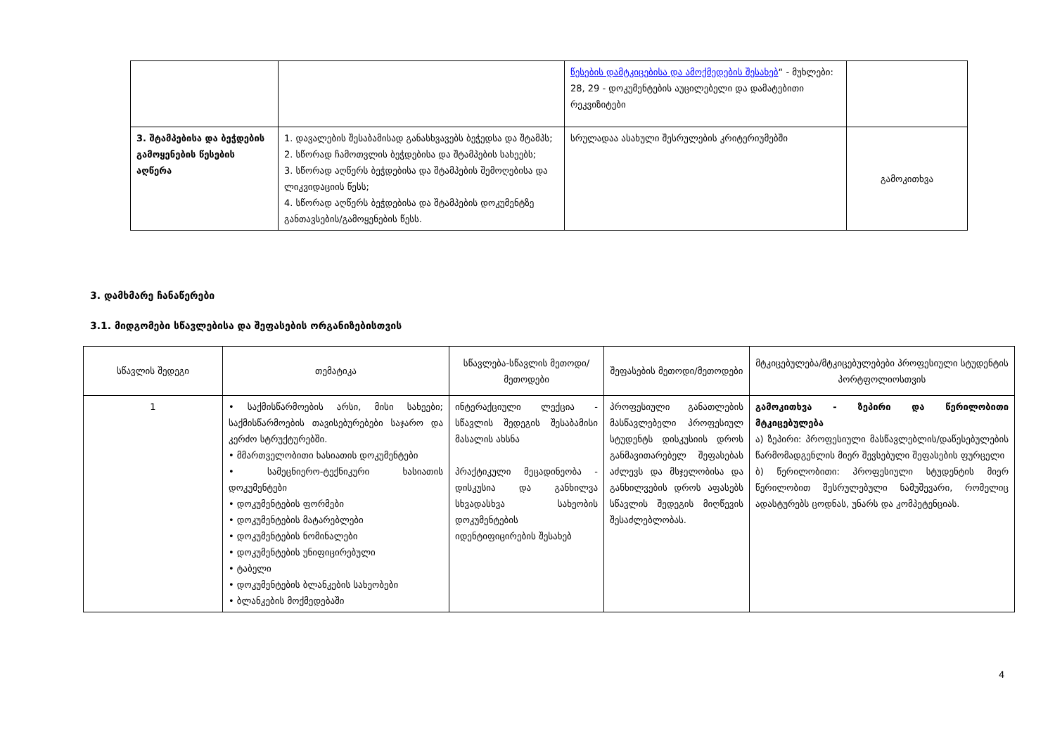| | | წესების დამტკიცებისა და ამოქმედების შესახებ “ - მუხლები: 28, 29 - დოკუმენტების აუცილებელი და დამატებითი რეკვიზიტები | |
| 3. შტამპებისა და ბეჭდების გამოყენების წესების აღწერა | 1. დავალების შესაბამისად განასხვავებს ბეჭედსა და შტამპს; 2. სწორად ჩამოთვლის ბეჭდებისა და შტამპების სახეებს; 3. სწორად აღწერს ბეჭდებისა და შტამპების შემოღებისა და ლიკვიდაციის წესს; 4. სწორად აღწერს ბეჭდებისა და შტამპების დოკუმენტზე განთავსების/გამოყენების წესს. | სრულადაა ასახული შესრულების კრიტერიუმებში | გამოკითხვა |
3. დამხმარე ჩანაწერები
3.1. მიდგომები სწავლებისა და შეფასების ორგანიზებისთვის
| სწავლის შედეგი | თემატიკა | სწავლება-სწავლის მეთოდი/მეთოდები | შეფასების მეთოდი/მეთოდები | მტკიცებულება/მტკიცებულებები პროფესიული სტუდენტის პორტფოლიოსთვის |
| --- | --- | --- | --- | --- |
| 1 | • საქმისწარმოების არსი, მისი სახეები; საქმისწარმოების თავისებურებები საჯარო და კერძო სტრუქტურებში. • მმართველობითი ხასიათის დოკუმენტები • სამეცნიერო-ტექნიკური ხასიათის დოკუმენტები • დოკუმენტების ფორმები • დოკუმენტების მატარებლები • დოკუმენტების ნომინალები • დოკუმენტების უნიფიცირებული • ტაბელი • დოკუმენტების ბლანკების სახეობები • ბლანკების მოქმედებაში | ინტერაქციული ლექცია - სწავლის შედეგის შესაბამისი მასალის ახსნა პრაქტიკული მეცადინეობა - დისკუსია და განხილვა სხვადასხვა სახეობის დოკუმენტების იდენტიფიცირების შესახებ | პროფესიული განათლების მასწავლებელი პროფესიულ სტუდენტს დისკუსიის დროს განმავითარებელ შეფასებას აძლევს და მსჯელობისა და განხილვების დროს აფასებს სწავლის შედეგის მიღწევის შესაძლებლობას. | გამოკითხვა - ზეპირი და წერილობითი მტკიცებულება ა) ზეპირი: პროფესიული მასწავლებლის/დაწესებულების წარმომადგენლის მიერ შევსებული შეფასების ფურცელი ბ) წერილობითი: პროფესიული სტუდენტის მიერ წერილობით შესრულებული ნამუშევარი, რომელიც ადასტურებს ცოდნას, უნარს და კომპეტენციას. |
4